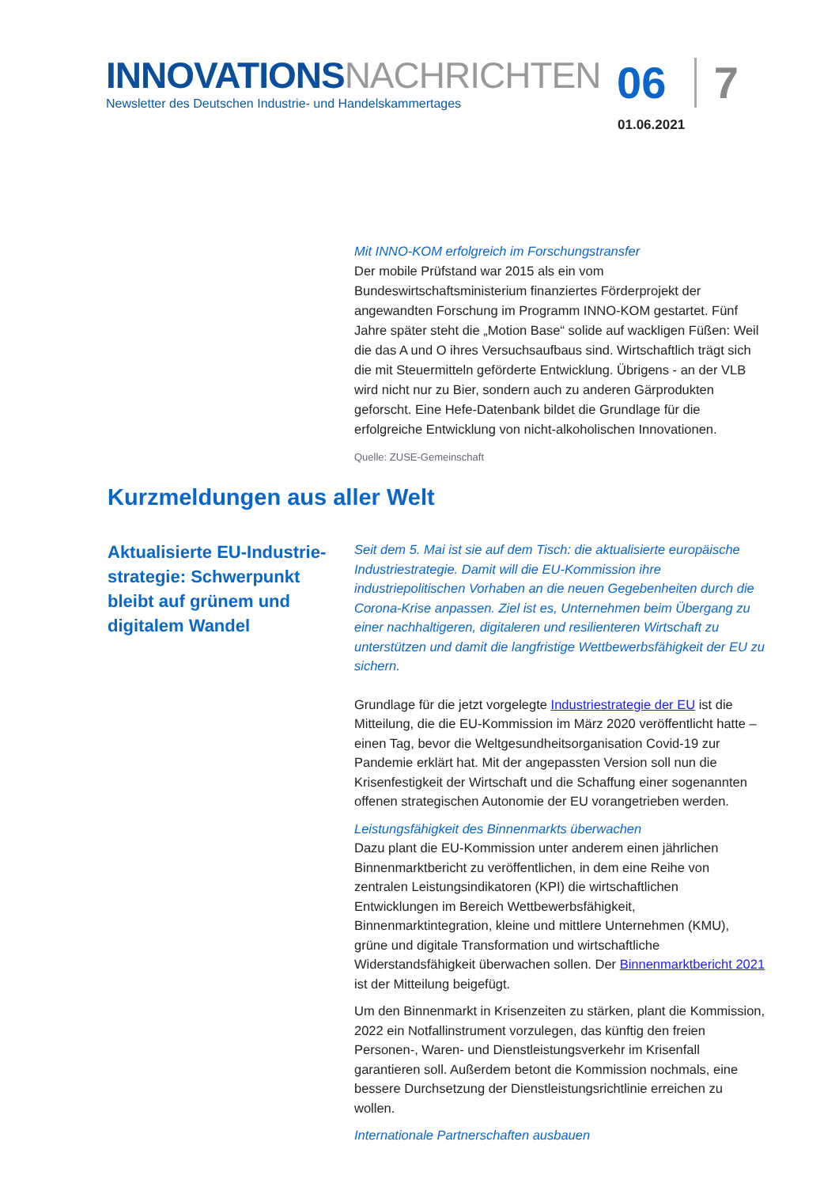INNOVATIONSNACHRICHTEN
Newsletter des Deutschen Industrie- und Handelskammertages
06 7
01.06.2021
Mit INNO-KOM erfolgreich im Forschungstransfer
Der mobile Prüfstand war 2015 als ein vom Bundeswirtschaftsministerium finanziertes Förderprojekt der angewandten Forschung im Programm INNO-KOM gestartet. Fünf Jahre später steht die „Motion Base“ solide auf wackligen Füßen: Weil die das A und O ihres Versuchsaufbaus sind. Wirtschaftlich trägt sich die mit Steuermitteln geförderte Entwicklung. Übrigens - an der VLB wird nicht nur zu Bier, sondern auch zu anderen Gärprodukten geforscht. Eine Hefe-Datenbank bildet die Grundlage für die erfolgreiche Entwicklung von nicht-alkoholischen Innovationen.
Quelle: ZUSE-Gemeinschaft
Kurzmeldungen aus aller Welt
Aktualisierte EU-Industrie-strategie: Schwerpunkt bleibt auf grünem und digitalem Wandel
Seit dem 5. Mai ist sie auf dem Tisch: die aktualisierte europäische Industriestrategie. Damit will die EU-Kommission ihre industriepolitischen Vorhaben an die neuen Gegebenheiten durch die Corona-Krise anpassen. Ziel ist es, Unternehmen beim Übergang zu einer nachhaltigeren, digitaleren und resilienteren Wirtschaft zu unterstützen und damit die langfristige Wettbewerbsfähigkeit der EU zu sichern.
Grundlage für die jetzt vorgelegte Industriestrategie der EU ist die Mitteilung, die die EU-Kommission im März 2020 veröffentlicht hatte – einen Tag, bevor die Weltgesundheitsorganisation Covid-19 zur Pandemie erklärt hat. Mit der angepassten Version soll nun die Krisenfestigkeit der Wirtschaft und die Schaffung einer sogenannten offenen strategischen Autonomie der EU vorangetrieben werden.
Leistungsfähigkeit des Binnenmarkts überwachen
Dazu plant die EU-Kommission unter anderem einen jährlichen Binnenmarktbericht zu veröffentlichen, in dem eine Reihe von zentralen Leistungsindikatoren (KPI) die wirtschaftlichen Entwicklungen im Bereich Wettbewerbsfähigkeit, Binnenmarktintegration, kleine und mittlere Unternehmen (KMU), grüne und digitale Transformation und wirtschaftliche Widerstandsfähigkeit überwachen sollen. Der Binnenmarktbericht 2021 ist der Mitteilung beigefügt.
Um den Binnenmarkt in Krisenzeiten zu stärken, plant die Kommission, 2022 ein Notfallinstrument vorzulegen, das künftig den freien Personen-, Waren- und Dienstleistungsverkehr im Krisenfall garantieren soll. Außerdem betont die Kommission nochmals, eine bessere Durchsetzung der Dienstleistungsrichtlinie erreichen zu wollen.
Internationale Partnerschaften ausbauen